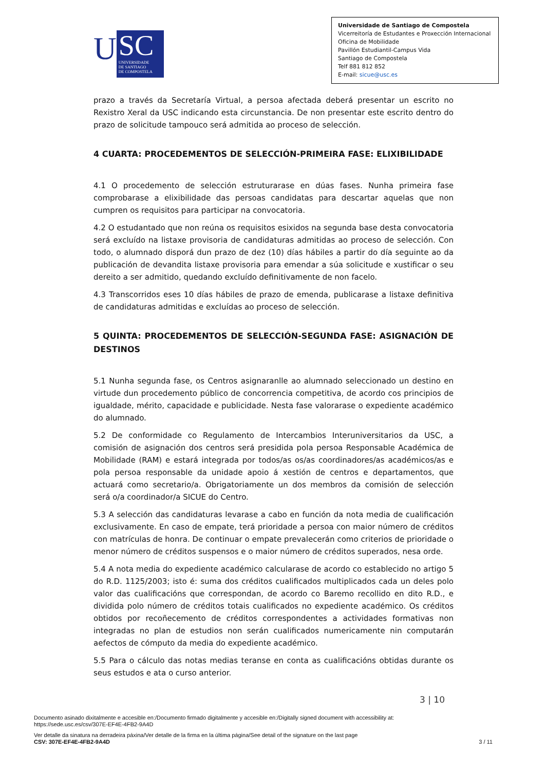U
SC
UNIVERSIDADE
DE SANTIAGO
DE COMPOSTELA
Universidade de Santiago de Compostela
Vicerreitoría de Estudantes e Proxección Internacional
Oficina de Mobilidade
Pavillón Estudiantil-Campus Vida
Santiago de Compostela
Telf 881 812 852
E-mail: sicue@usc.es
prazo a través da Secretaría Virtual, a persoa afectada deberá presentar un escrito no Rexistro Xeral da USC indicando esta circunstancia. De non presentar este escrito dentro do prazo de solicitude tampouco será admitida ao proceso de selección.
4 CUARTA: PROCEDEMENTOS DE SELECCIÓN-PRIMEIRA FASE: ELIXIBILIDADE
4.1 O procedemento de selección estruturarase en dúas fases. Nunha primeira fase comprobarase a elixibilidade das persoas candidatas para descartar aquelas que non cumpren os requisitos para participar na convocatoria.
4.2 O estudantado que non reúna os requisitos esixidos na segunda base desta convocatoria será excluído na listaxe provisoria de candidaturas admitidas ao proceso de selección. Con todo, o alumnado disporá dun prazo de dez (10) días hábiles a partir do día seguinte ao da publicación de devandita listaxe provisoria para emendar a súa solicitude e xustificar o seu dereito a ser admitido, quedando excluído definitivamente de non facelo.
4.3 Transcorridos eses 10 días hábiles de prazo de emenda, publicarase a listaxe definitiva de candidaturas admitidas e excluídas ao proceso de selección.
5 QUINTA: PROCEDEMENTOS DE SELECCIÓN-SEGUNDA FASE: ASIGNACIÓN DE DESTINOS
5.1 Nunha segunda fase, os Centros asignaranlle ao alumnado seleccionado un destino en virtude dun procedemento público de concorrencia competitiva, de acordo cos principios de igualdade, mérito, capacidade e publicidade. Nesta fase valorarase o expediente académico do alumnado.
5.2 De conformidade co Regulamento de Intercambios Interuniversitarios da USC, a comisión de asignación dos centros será presidida pola persoa Responsable Académica de Mobilidade (RAM) e estará integrada por todos/as os/as coordinadores/as académicos/as e pola persoa responsable da unidade apoio á xestión de centros e departamentos, que actuará como secretario/a. Obrigatoriamente un dos membros da comisión de selección será o/a coordinador/a SICUE do Centro.
5.3 A selección das candidaturas levarase a cabo en función da nota media de cualificación exclusivamente. En caso de empate, terá prioridade a persoa con maior número de créditos con matrículas de honra. De continuar o empate prevalecerán como criterios de prioridade o menor número de créditos suspensos e o maior número de créditos superados, nesa orde.
5.4 A nota media do expediente académico calcularase de acordo co establecido no artigo 5 do R.D. 1125/2003; isto é: suma dos créditos cualificados multiplicados cada un deles polo valor das cualificacións que correspondan, de acordo co Baremo recollido en dito R.D., e dividida polo número de créditos totais cualificados no expediente académico. Os créditos obtidos por recoñecemento de créditos correspondentes a actividades formativas non integradas no plan de estudios non serán cualificados numericamente nin computarán aefectos de cómputo da media do expediente académico.
5.5 Para o cálculo das notas medias teranse en conta as cualificacións obtidas durante os seus estudos e ata o curso anterior.
3 | 10
Documento asinado dixitalmente e accesible en:/Documento firmado digitalmente y accesible en:/Digitally signed document with accessibility at:
https://sede.usc.es/csv/307E-EF4E-4FB2-9A4D
Ver detalle da sinatura na derradeira páxina/Ver detalle de la firma en la última página/See detail of the signature on the last page
CSV: 307E-EF4E-4FB2-9A4D 3 / 11